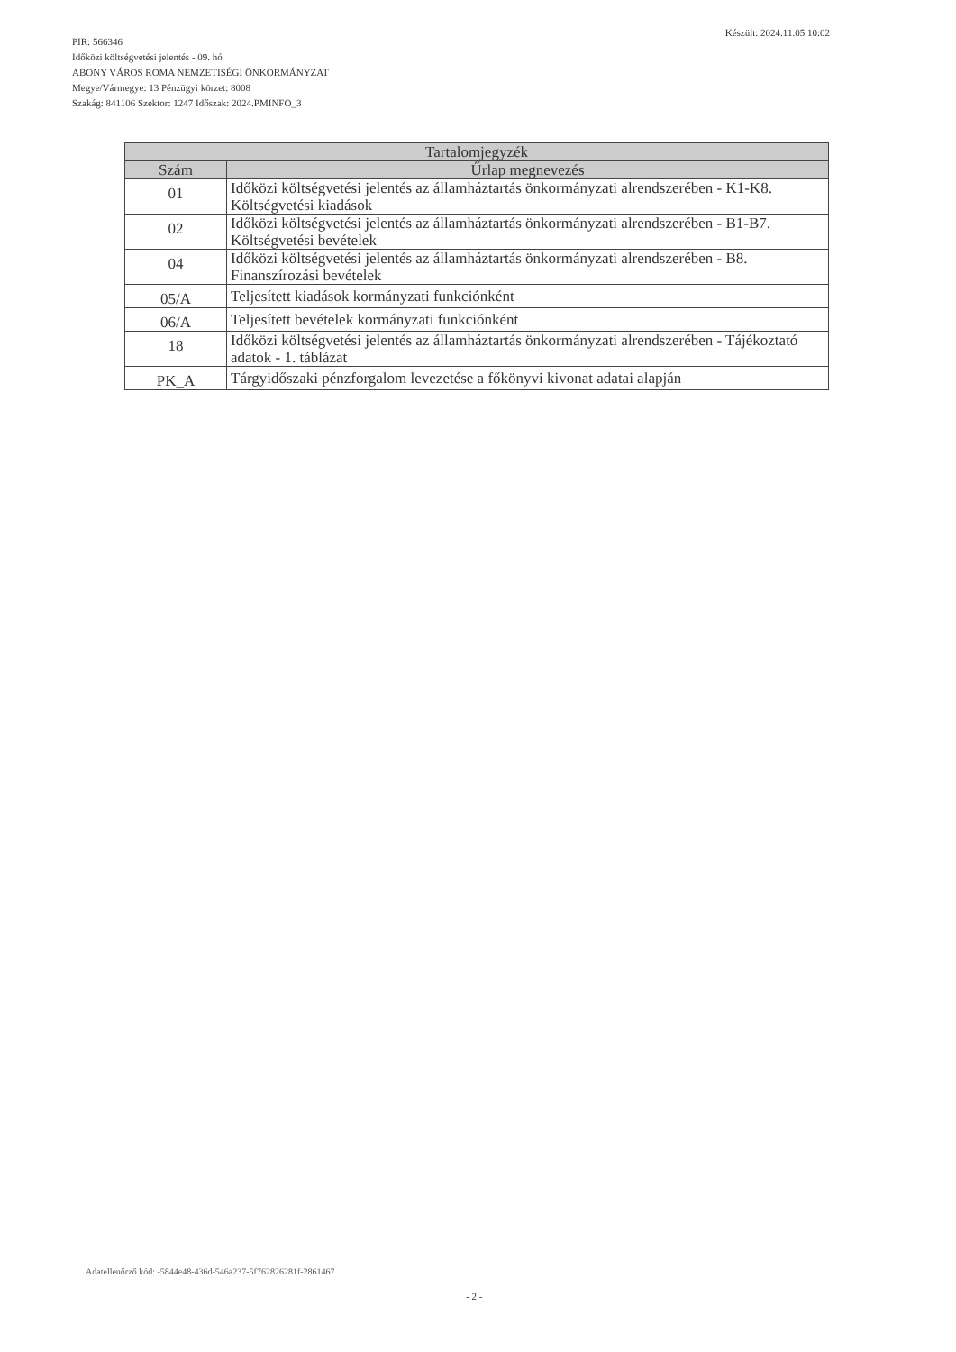PIR: 566346
Időközi költségvetési jelentés - 09. hó
ABONY VÁROS ROMA NEMZETISÉGI ÖNKORMÁNYZAT
Megye/Vármegye: 13 Pénzügyi körzet: 8008
Szakág: 841106 Szektor: 1247 Időszak: 2024.PMINFO_3
Készült: 2024.11.05 10:02
| Tartalomjegyzék | |
| --- | --- |
| Szám | Űrlap megnevezés |
| 01 | Időközi költségvetési jelentés az államháztartás önkormányzati alrendszerében - K1-K8. Költségvetési kiadások |
| 02 | Időközi költségvetési jelentés az államháztartás önkormányzati alrendszerében - B1-B7. Költségvetési bevételek |
| 04 | Időközi költségvetési jelentés az államháztartás önkormányzati alrendszerében - B8. Finanszírozási bevételek |
| 05/A | Teljesített kiadások kormányzati funkciónként |
| 06/A | Teljesített bevételek kormányzati funkciónként |
| 18 | Időközi költségvetési jelentés az államháztartás önkormányzati alrendszerében - Tájékoztató adatok - 1. táblázat |
| PK_A | Tárgyidőszaki pénzforgalom levezetése a főkönyvi kivonat adatai alapján |
Adatellenőrző kód: -5844e48-436d-546a237-5f762826281f-2861467
- 2 -